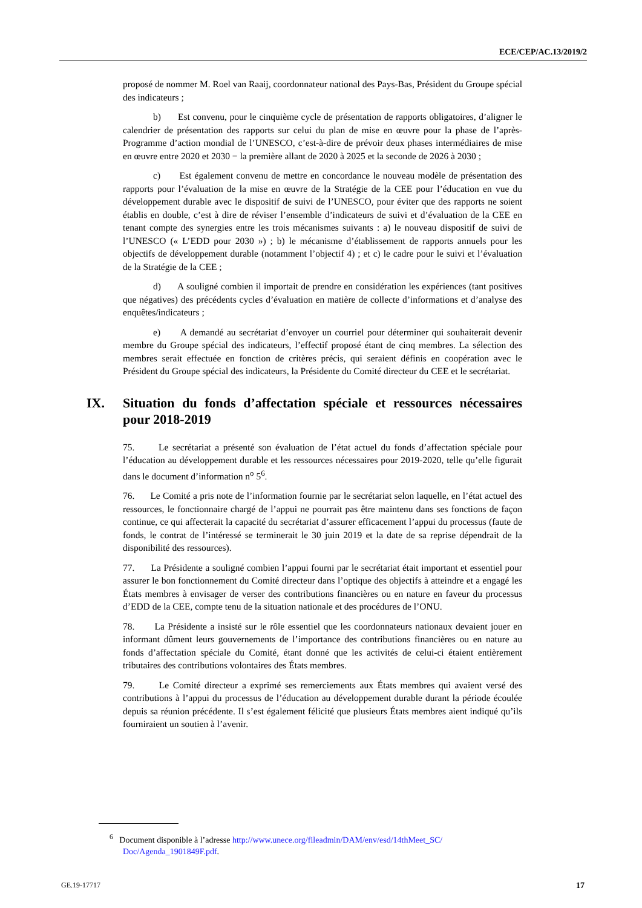ECE/CEP/AC.13/2019/2
proposé de nommer M. Roel van Raaij, coordonnateur national des Pays-Bas, Président du Groupe spécial des indicateurs ;
b) Est convenu, pour le cinquième cycle de présentation de rapports obligatoires, d’aligner le calendrier de présentation des rapports sur celui du plan de mise en œuvre pour la phase de l’après-Programme d’action mondial de l’UNESCO, c’est-à-dire de prévoir deux phases intermédiaires de mise en œuvre entre 2020 et 2030 − la première allant de 2020 à 2025 et la seconde de 2026 à 2030 ;
c) Est également convenu de mettre en concordance le nouveau modèle de présentation des rapports pour l’évaluation de la mise en œuvre de la Stratégie de la CEE pour l’éducation en vue du développement durable avec le dispositif de suivi de l’UNESCO, pour éviter que des rapports ne soient établis en double, c’est à dire de réviser l’ensemble d’indicateurs de suivi et d’évaluation de la CEE en tenant compte des synergies entre les trois mécanismes suivants : a) le nouveau dispositif de suivi de l’UNESCO (« L’EDD pour 2030 ») ; b) le mécanisme d’établissement de rapports annuels pour les objectifs de développement durable (notamment l’objectif 4) ; et c) le cadre pour le suivi et l’évaluation de la Stratégie de la CEE ;
d) A souligné combien il importait de prendre en considération les expériences (tant positives que négatives) des précédents cycles d’évaluation en matière de collecte d’informations et d’analyse des enquêtes/indicateurs ;
e) A demandé au secrétariat d’envoyer un courriel pour déterminer qui souhaiterait devenir membre du Groupe spécial des indicateurs, l’effectif proposé étant de cinq membres. La sélection des membres serait effectuée en fonction de critères précis, qui seraient définis en coopération avec le Président du Groupe spécial des indicateurs, la Présidente du Comité directeur du CEE et le secrétariat.
IX. Situation du fonds d’affectation spéciale et ressources nécessaires pour 2018-2019
75. Le secrétariat a présenté son évaluation de l’état actuel du fonds d’affectation spéciale pour l’éducation au développement durable et les ressources nécessaires pour 2019-2020, telle qu’elle figurait dans le document d’information n<sup>o</sup> 5<sup>6</sup>.
76. Le Comité a pris note de l’information fournie par le secrétariat selon laquelle, en l’état actuel des ressources, le fonctionnaire chargé de l’appui ne pourrait pas être maintenu dans ses fonctions de façon continue, ce qui affecterait la capacité du secrétariat d’assurer efficacement l’appui du processus (faute de fonds, le contrat de l’intéressé se terminerait le 30 juin 2019 et la date de sa reprise dépendrait de la disponibilité des ressources).
77. La Présidente a souligné combien l’appui fourni par le secrétariat était important et essentiel pour assurer le bon fonctionnement du Comité directeur dans l’optique des objectifs à atteindre et a engagé les États membres à envisager de verser des contributions financières ou en nature en faveur du processus d’EDD de la CEE, compte tenu de la situation nationale et des procédures de l’ONU.
78. La Présidente a insisté sur le rôle essentiel que les coordonnateurs nationaux devaient jouer en informant dûment leurs gouvernements de l’importance des contributions financières ou en nature au fonds d’affectation spéciale du Comité, étant donné que les activités de celui-ci étaient entièrement tributaires des contributions volontaires des États membres.
79. Le Comité directeur a exprimé ses remerciements aux États membres qui avaient versé des contributions à l’appui du processus de l’éducation au développement durable durant la période écoulée depuis sa réunion précédente. Il s’est également félicité que plusieurs États membres aient indiqué qu’ils fourniraient un soutien à l’avenir.
<sup>6</sup> Document disponible à l’adresse http://www.unece.org/fileadmin/DAM/env/esd/14thMeet_SC/ Doc/Agenda_1901849F.pdf.
GE.19-17717 17